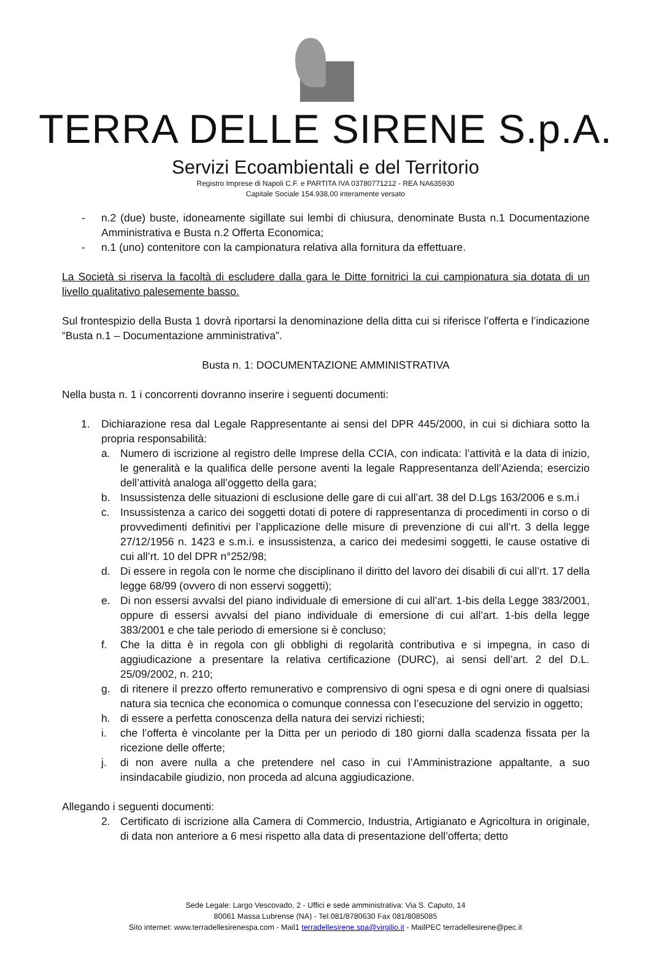TERRA DELLE SIRENE S.p.A.
Servizi Ecoambientali e del Territorio
Registro Imprese di Napoli C.F. e PARTITA IVA 03780771212 - REA NA635930
Capitale Sociale 154.938,00 interamente versato
- n.2 (due) buste, idoneamente sigillate sui lembi di chiusura, denominate Busta n.1 Documentazione Amministrativa e Busta n.2 Offerta Economica;
- n.1 (uno) contenitore con la campionatura relativa alla fornitura da effettuare.
La Società si riserva la facoltà di escludere dalla gara le Ditte fornitrici la cui campionatura sia dotata di un livello qualitativo palesemente basso.
Sul frontespizio della Busta 1 dovrà riportarsi la denominazione della ditta cui si riferisce l’offerta e l’indicazione “Busta n.1 – Documentazione amministrativa”.
Busta n. 1: DOCUMENTAZIONE AMMINISTRATIVA
Nella busta n. 1 i concorrenti dovranno inserire i seguenti documenti:
1. Dichiarazione resa dal Legale Rappresentante ai sensi del DPR 445/2000, in cui si dichiara sotto la propria responsabilità:
a. Numero di iscrizione al registro delle Imprese della CCIA, con indicata: l’attività e la data di inizio, le generalità e la qualifica delle persone aventi la legale Rappresentanza dell’Azienda; esercizio dell’attività analoga all’oggetto della gara;
b. Insussistenza delle situazioni di esclusione delle gare di cui all’art. 38 del D.Lgs 163/2006 e s.m.i
c. Insussistenza a carico dei soggetti dotati di potere di rappresentanza di procedimenti in corso o di provvedimenti definitivi per l’applicazione delle misure di prevenzione di cui all’rt. 3 della legge 27/12/1956 n. 1423 e s.m.i. e insussistenza, a carico dei medesimi soggetti, le cause ostative di cui all’rt. 10 del DPR n°252/98;
d. Di essere in regola con le norme che disciplinano il diritto del lavoro dei disabili di cui all’rt. 17 della legge 68/99 (ovvero di non esservi soggetti);
e. Di non essersi avvalsi del piano individuale di emersione di cui all’art. 1-bis della Legge 383/2001, oppure di essersi avvalsi del piano individuale di emersione di cui all’art. 1-bis della legge 383/2001 e che tale periodo di emersione si è concluso;
f. Che la ditta è in regola con gli obblighi di regolarità contributiva e si impegna, in caso di aggiudicazione a presentare la relativa certificazione (DURC), ai sensi dell’art. 2 del D.L. 25/09/2002, n. 210;
g. di ritenere il prezzo offerto remunerativo e comprensivo di ogni spesa e di ogni onere di qualsiasi natura sia tecnica che economica o comunque connessa con l’esecuzione del servizio in oggetto;
h. di essere a perfetta conoscenza della natura dei servizi richiesti;
i. che l’offerta è vincolante per la Ditta per un periodo di 180 giorni dalla scadenza fissata per la ricezione delle offerte;
j. di non avere nulla a che pretendere nel caso in cui l’Amministrazione appaltante, a suo insindacabile giudizio, non proceda ad alcuna aggiudicazione.
Allegando i seguenti documenti:
2. Certificato di iscrizione alla Camera di Commercio, Industria, Artigianato e Agricoltura in originale, di data non anteriore a 6 mesi rispetto alla data di presentazione dell’offerta; detto
Sede Legale: Largo Vescovado, 2 - Uffici e sede amministrativa: Via S. Caputo, 14
80061 Massa Lubrense (NA) - Tel.081/8780630 Fax 081/8085085
Sito internet: www.terradellesirenespa.com - Mail1 terradellesirene.spa@virgilio.it - MailPEC terradellesirene@pec.it